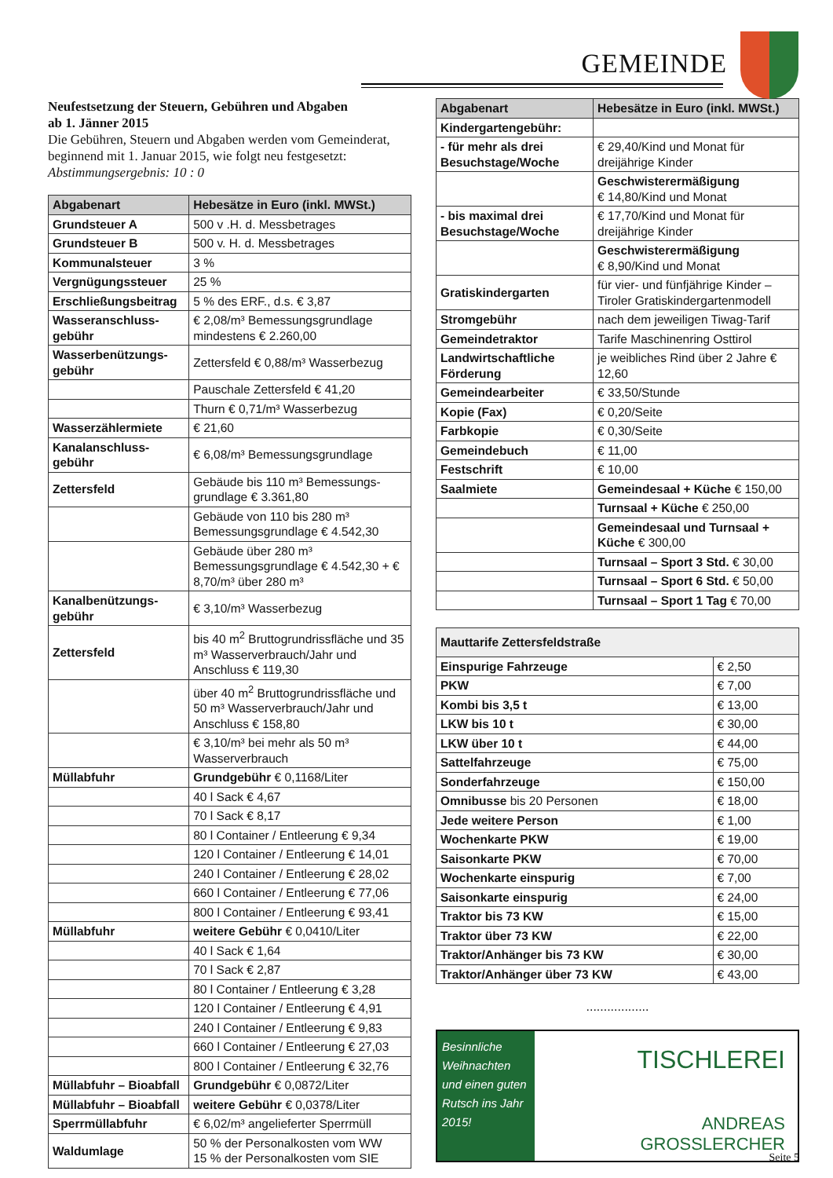GEMEINDE
Neufestsetzung der Steuern, Gebühren und Abgaben
ab 1. Jänner 2015
Die Gebühren, Steuern und Abgaben werden vom Gemeinderat, beginnend mit 1. Januar 2015, wie folgt neu festgesetzt:
Abstimmungsergebnis: 10 : 0
| Abgabenart | Hebesätze in Euro (inkl. MWSt.) |
| --- | --- |
| Grundsteuer A | 500 v .H. d. Messbetrages |
| Grundsteuer B | 500 v. H. d. Messbetrages |
| Kommunalsteuer | 3 % |
| Vergnügungssteuer | 25 % |
| Erschließungsbeitrag | 5 % des ERF., d.s. € 3,87 |
| Wasseranschluss-gebühr | € 2,08/m³ Bemessungsgrundlage mindestens € 2.260,00 |
| Wasserbenützungs-gebühr | Zettersfeld € 0,88/m³ Wasserbezug |
| | Pauschale Zettersfeld € 41,20 |
| | Thurn € 0,71/m³ Wasserbezug |
| Wasserzählermiete | € 21,60 |
| Kanalanschluss-gebühr | € 6,08/m³ Bemessungsgrundlage |
| Zettersfeld | Gebäude bis 110 m³ Bemessungs-grundlage € 3.361,80 |
| | Gebäude von 110 bis 280 m³ Bemessungsgrundlage € 4.542,30 |
| | Gebäude über 280 m³ Bemessungsgrundlage € 4.542,30 + € 8,70/m³ über 280 m³ |
| Kanalbenützungs-gebühr | € 3,10/m³ Wasserbezug |
| Zettersfeld | bis 40 m<sup>2</sup> Bruttogrundrissfläche und 35 m³ Wasserverbrauch/Jahr und Anschluss € 119,30 |
| | über 40 m<sup>2</sup> Bruttogrundrissfläche und 50 m³ Wasserverbrauch/Jahr und Anschluss € 158,80 |
| | € 3,10/m³ bei mehr als 50 m³ Wasserverbrauch |
| Müllabfuhr | Grundgebühr € 0,1168/Liter |
| | 40 l Sack € 4,67 |
| | 70 l Sack € 8,17 |
| | 80 l Container / Entleerung € 9,34 |
| | 120 l Container / Entleerung € 14,01 |
| | 240 l Container / Entleerung € 28,02 |
| | 660 l Container / Entleerung € 77,06 |
| | 800 l Container / Entleerung € 93,41 |
| Müllabfuhr | weitere Gebühr € 0,0410/Liter |
| | 40 l Sack € 1,64 |
| | 70 l Sack € 2,87 |
| | 80 l Container / Entleerung € 3,28 |
| | 120 l Container / Entleerung € 4,91 |
| | 240 l Container / Entleerung € 9,83 |
| | 660 l Container / Entleerung € 27,03 |
| | 800 l Container / Entleerung € 32,76 |
| Müllabfuhr – Bioabfall | Grundgebühr € 0,0872/Liter |
| Müllabfuhr – Bioabfall | weitere Gebühr € 0,0378/Liter |
| Sperrmüllabfuhr | € 6,02/m³ angelieferter Sperrmüll |
| Waldumlage | 50 % der Personalkosten vom WW 15 % der Personalkosten vom SIE |
| Abgabenart | Hebesätze in Euro (inkl. MWSt.) |
| --- | --- |
| Kindergartengebühr: | |
| - für mehr als drei Besuchstage/Woche | € 29,40/Kind und Monat für dreijährige Kinder |
| | Geschwisterermäßigung € 14,80/Kind und Monat |
| - bis maximal drei Besuchstage/Woche | € 17,70/Kind und Monat für dreijährige Kinder |
| | Geschwisterermäßigung € 8,90/Kind und Monat |
| Gratiskindergarten | für vier- und fünfjährige Kinder – Tiroler Gratiskindergartenmodell |
| Stromgebühr | nach dem jeweiligen Tiwag-Tarif |
| Gemeindetraktor | Tarife Maschinenring Osttirol |
| Landwirtschaftliche Förderung | je weibliches Rind über 2 Jahre € 12,60 |
| Gemeindearbeiter | € 33,50/Stunde |
| Kopie (Fax) | € 0,20/Seite |
| Farbkopie | € 0,30/Seite |
| Gemeindebuch | € 11,00 |
| Festschrift | € 10,00 |
| Saalmiete | Gemeindesaal + Küche € 150,00 |
| | Turnsaal + Küche € 250,00 |
| | Gemeindesaal und Turnsaal + Küche € 300,00 |
| | Turnsaal – Sport 3 Std. € 30,00 |
| | Turnsaal – Sport 6 Std. € 50,00 |
| | Turnsaal – Sport 1 Tag € 70,00 |
| Mauttarife Zettersfeldstraße | |
| --- | --- |
| Einspurige Fahrzeuge | € 2,50 |
| PKW | € 7,00 |
| Kombi bis 3,5 t | € 13,00 |
| LKW bis 10 t | € 30,00 |
| LKW über 10 t | € 44,00 |
| Sattelfahrzeuge | € 75,00 |
| Sonderfahrzeuge | € 150,00 |
| Omnibusse bis 20 Personen | € 18,00 |
| Jede weitere Person | € 1,00 |
| Wochenkarte PKW | € 19,00 |
| Saisonkarte PKW | € 70,00 |
| Wochenkarte einspurig | € 7,00 |
| Saisonkarte einspurig | € 24,00 |
| Traktor bis 73 KW | € 15,00 |
| Traktor über 73 KW | € 22,00 |
| Traktor/Anhänger bis 73 KW | € 30,00 |
| Traktor/Anhänger über 73 KW | € 43,00 |
..................
Besinnliche Weihnachten und einen guten Rutsch ins Jahr 2015!
TISCHLEREI
ANDREAS
GROSSLERCHER
Seite 5